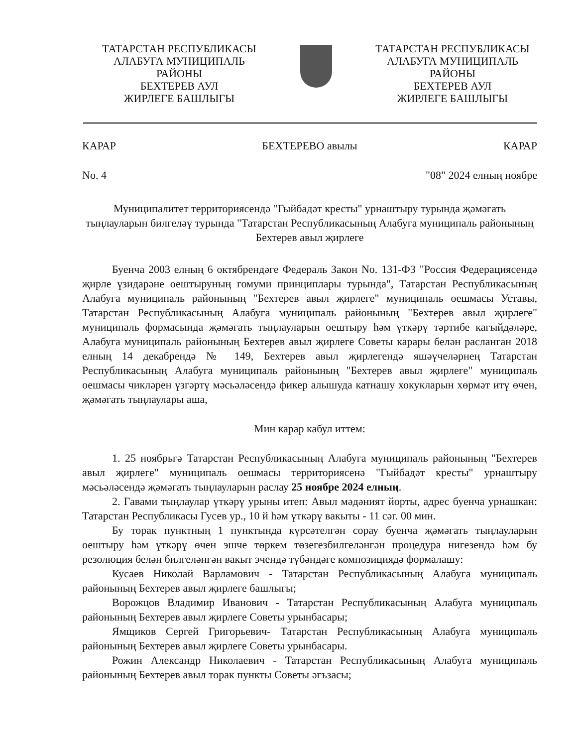ТАТАРСТАН РЕСПУБЛИКАСЫ
АЛАБУГА МУНИЦИПАЛЬ
РАЙОНЫ
БЕХТЕРЕВ АУЛ
ЖИРЛЕГЕ БАШЛЫГЫ
ТАТАРСТАН РЕСПУБЛИКАСЫ
АЛАБУГА МУНИЦИПАЛЬ
РАЙОНЫ
БЕХТЕРЕВ АУЛ
ЖИРЛЕГЕ БАШЛЫГЫ
КАРАР БЕХТЕРЕВО авылы КАРАР
No. 4 "08" 2024 елның ноябре
Муниципалитет территориясендә "Гыйбадәт кресты" урнаштыру турында җәмәгать тыңлауларын билгеләү турында "Татарстан Республикасының Алабуга муниципаль районының Бехтерев авыл җирлеге
Буенча 2003 елның 6 октябрендәге Федераль Закон No. 131-ФЗ "Россия Федерациясендә җирле үзидарәне оештыруның гомуми принциплары турында", Татарстан Республикасының Алабуга муниципаль районының "Бехтерев авыл җирлеге" муниципаль оешмасы Уставы, Татарстан Республикасының Алабуга муниципаль районының "Бехтерев авыл җирлеге" муниципаль формасында җәмәгать тыңлауларын оештыру һәм үткәрү тәртибе кагыйдәләре, Алабуга муниципаль районының Бехтерев авыл җирлеге Советы карары белән расланган 2018 елның 14 декабрендә № 149, Бехтерев авыл җирлегендә яшәүчеләрнең Татарстан Республикасының Алабуга муниципаль районының "Бехтерев авыл җирлеге" муниципаль оешмасы чикләрен үзгәртү мәсьәләсендә фикер алышуда катнашу хокукларын хөрмәт итү өчен, җәмәгать тыңлаулары аша,
Мин карар кабул иттем:
1. 25 ноябрьгә Татарстан Республикасының Алабуга муниципаль районының "Бехтерев авыл җирлеге" муниципаль оешмасы территориясенә "Гыйбадәт кресты" урнаштыру мәсьәләсендә җәмәгать тыңлауларын раслау 25 ноябре 2024 елның.
2. Гавами тыңлаулар үткәрү урыны итеп: Авыл мәдәният йорты, адрес буенча урнашкан: Татарстан Республикасы Гусев ур., 10 й һәм үткәрү вакыты - 11 сәг. 00 мин.
Бу торак пунктның 1 пунктында күрсәтелгән сорау буенча җәмәгать тыңлауларын оештыру һәм үткәрү өчен эшче төркем төзегезбилгеләнгән процедура нигезендә һәм бу резолюция белән билгеләнгән вакыт эчендә түбәндәге композициядә формалашу:
Кусаев Николай Варламович - Татарстан Республикасының Алабуга муниципаль районының Бехтерев авыл җирлеге башлыгы;
Ворожцов Владимир Иванович - Татарстан Республикасының Алабуга муниципаль районының Бехтерев авыл җирлеге Советы урынбасары;
Ямщиков Сергей Григорьевич- Татарстан Республикасының Алабуга муниципаль районының Бехтерев авыл җирлеге Советы урынбасары.
Рожин Александр Николаевич - Татарстан Республикасының Алабуга муниципаль районының Бехтерев авыл торак пункты Советы әгъзасы;